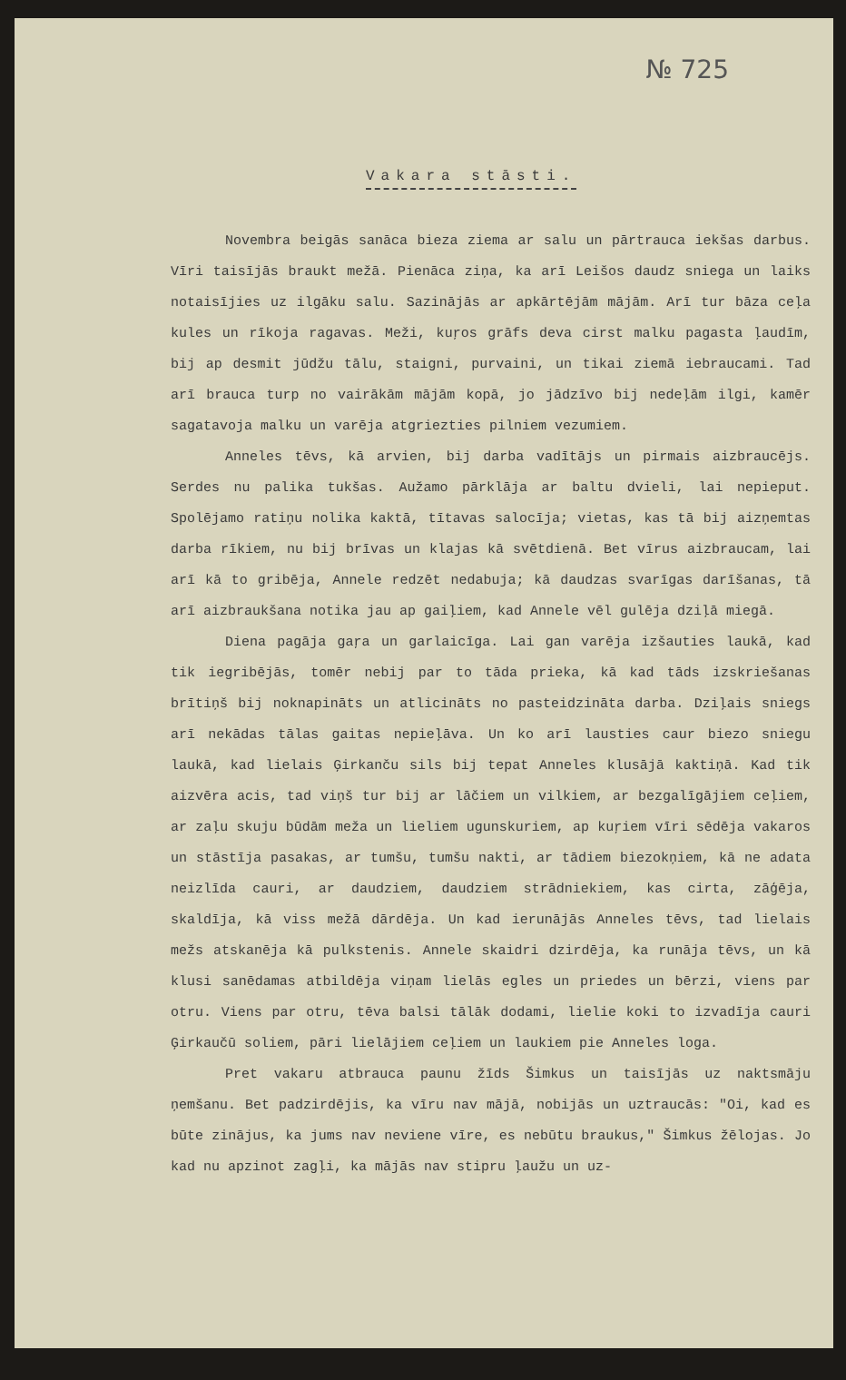№ 725
Vakara stāsti.
Novembra beigās sanāca bieza ziema ar salu un pārtrauca iekšas darbus. Vīri taisījās braukt mežā. Pienāca ziņa, ka arī Leišos daudz sniega un laiks notaisījies uz ilgāku salu. Sazinājās ar apkārtējām mājām. Arī tur bāza ceļa kules un rīkoja ragavas. Meži, kuŗos grāfs deva cirst malku pagasta ļaudīm, bij ap desmit jūdžu tālu, staigni, purvaini, un tikai ziemā iebraucami. Tad arī brauca turp no vairākām mājām kopā, jo jādzīvo bij nedeļām ilgi, kamēr sagatavoja malku un varēja atgriezties pilniem vezumiem.
Anneles tēvs, kā arvien, bij darba vadītājs un pirmais aizbraucējs. Serdes nu palika tukšas. Aužamo pārklāja ar baltu dvieli, lai nepieput. Spolējamo ratiņu nolika kaktā, tītavas salocīja; vietas, kas tā bij aizņemtas darba rīkiem, nu bij brīvas un klajas kā svētdienā. Bet vīrus aizbraucam, lai arī kā to gribēja, Annele redzēt nedabuja; kā daudzas svarīgas darīšanas, tā arī aizbraukšana notika jau ap gaiļiem, kad Annele vēl gulēja dziļā miegā.
Diena pagāja gaŗa un garlaicīga. Lai gan varēja izšauties laukā, kad tik iegribējās, tomēr nebij par to tāda prieka, kā kad tāds izskriešanas brītiņš bij noknapināts un atlicināts no pasteidzināta darba. Dziļais sniegs arī nekādas tālas gaitas nepieļāva. Un ko arī lausties caur biezo sniegu laukā, kad lielais Ģirkanču sils bij tepat Anneles klusājā kaktiņā. Kad tik aizvēra acis, tad viņš tur bij ar lāčiem un vilkiem, ar bezgalīgājiem ceļiem, ar zaļu skuju būdām meža un lieliem uguns­kuriem, ap kuŗiem vīri sēdēja vakaros un stāstīja pasakas, ar tumšu, tumšu nakti, ar tādiem biezokņiem, kā ne adata neizlīda cauri, ar daudziem, daudziem strādniekiem, kas cirta, zāģēja, skaldīja, kā viss mežā dārdēja. Un kad ierunājās Anneles tēvs, tad lielais mežs atskanēja kā pulkstenis. Annele skaidri dzirdēja, ka runāja tēvs, un kā klusi sanēdamas atbildēja viņam lielās egles un priedes un bērzi, viens par otru. Viens par otru, tēva balsi tālāk dodami, lielie koki to izvadīja cauri Ģirkaučū soliem, pāri lielājiem ceļiem un laukiem pie Anneles loga.
Pret vakaru atbrauca paunu žīds Šimkus un taisījās uz naktsmāju ņemšanu. Bet padzirdējis, ka vīru nav mājā, nobijās un uztraucās: "Oi, kad es būte zinājus, ka jums nav neviene vīre, es nebūtu braukus," Šimkus žēlojas. Jo kad nu apzinot zagļi, ka mājās nav stipru ļaužu un uz-